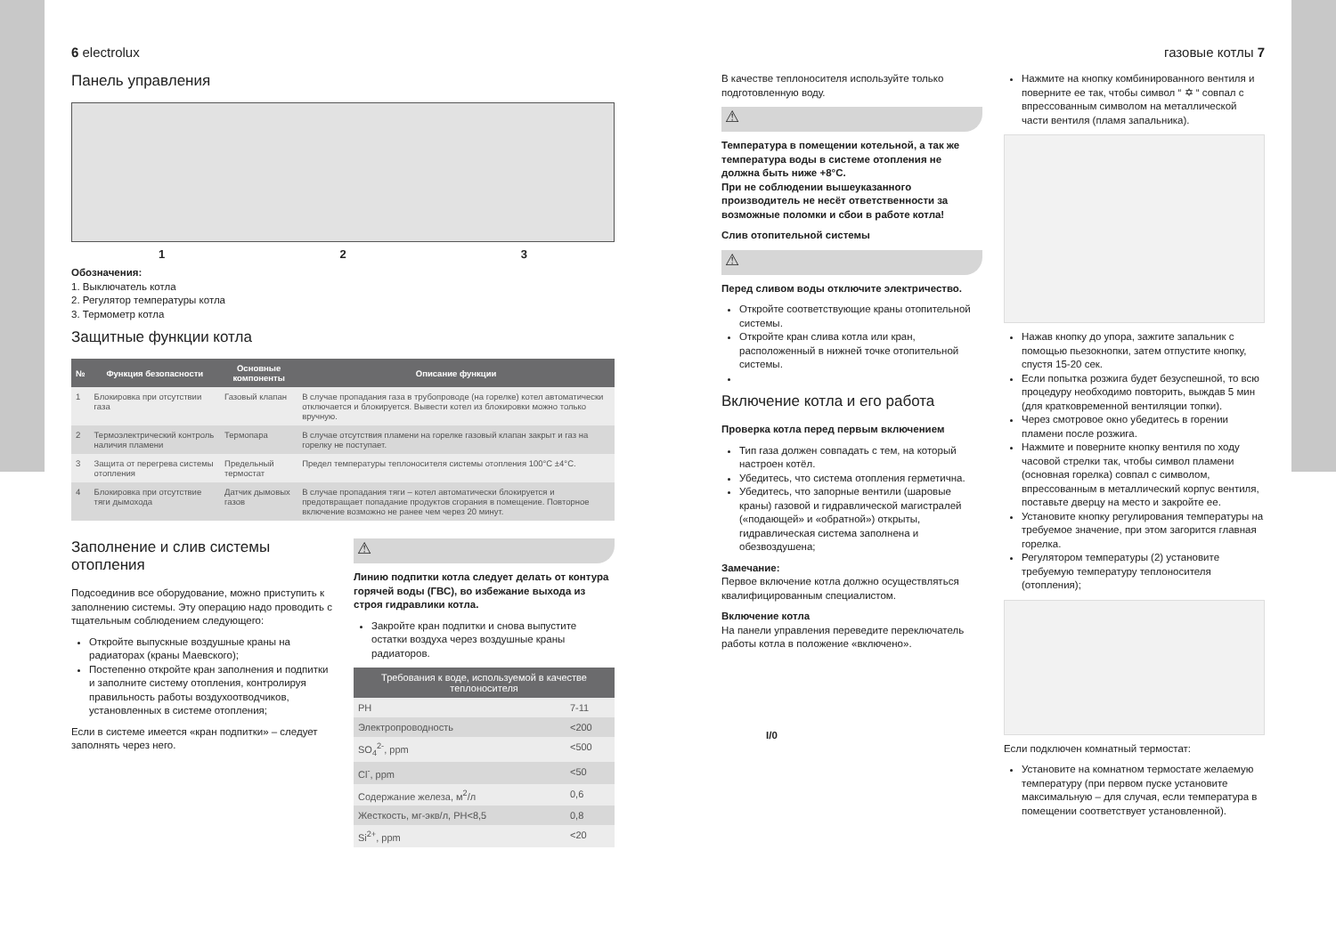6 electrolux
Панель управления
1 2 3
Обозначения:
1. Выключатель котла
2. Регулятор температуры котла
3. Термометр котла
Защитные функции котла
| № | Функция безопасности | Основные компоненты | Описание функции |
| --- | --- | --- | --- |
| 1 | Блокировка при отсутствии газа | Газовый клапан | В случае пропадания газа в трубопроводе (на горелке) котел автоматически отключается и блокируется. Вывести котел из блокировки можно только вручную. |
| 2 | Термоэлектрический контроль наличия пламени | Термопара | В случае отсутствия пламени на горелке газовый клапан закрыт и газ на горелку не поступает. |
| 3 | Защита от перегрева системы отопления | Предельный термостат | Предел температуры теплоносителя системы отопления 100°C ±4°C. |
| 4 | Блокировка при отсутствие тяги дымохода | Датчик дымовых газов | В случае пропадания тяги – котел автоматически блокируется и предотвращает попадание продуктов сгорания в помещение. Повторное включение возможно не ранее чем через 20 минут. |
Заполнение и слив системы отопления
Подсоединив все оборудование, можно приступить к заполнению системы. Эту операцию надо проводить с тщательным соблюдением следующего:
Откройте выпускные воздушные краны на радиаторах (краны Маевского);
Постепенно откройте кран заполнения и подпитки и заполните систему отопления, контролируя правильность работы воздухоотводчиков, установленных в системе отопления;
Если в системе имеется «кран подпитки» – следует заполнять через него.
⚠
Линию подпитки котла следует делать от контура горячей воды (ГВС), во избежание выхода из строя гидравлики котла.
Закройте кран подпитки и снова выпустите остатки воздуха через воздушные краны радиаторов.
| Требования к воде, используемой в качестве теплоносителя | |
| --- | --- |
| PH | 7-11 |
| Электропроводность | <200 |
| SO<sub>4</sub><sup>2-</sup>, ppm | <500 |
| Cl<sup>-</sup>, ppm | <50 |
| Содержание железа, м<sup>2</sup>/л | 0,6 |
| Жесткость, мг-экв/л, PH<8,5 | 0,8 |
| Si<sup>2+</sup>, ppm | <20 |
газовые котлы 7
В качестве теплоносителя используйте только подготовленную воду.
⚠
Температура в помещении котельной, а так же температура воды в системе отопления не должна быть ниже +8°С.
При не соблюдении вышеуказанного производитель не несёт ответственности за возможные поломки и сбои в работе котла!
Слив отопительной системы
⚠
Перед сливом воды отключите электричество.
Откройте соответствующие краны отопительной системы.
Откройте кран слива котла или кран, расположенный в нижней точке отопительной системы.
Включение котла и его работа
Проверка котла перед первым включением
Тип газа должен совпадать с тем, на который настроен котёл.
Убедитесь, что система отопления герметична.
Убедитесь, что запорные вентили (шаровые краны) газовой и гидравлической магистралей («подающей» и «обратной») открыты, гидравлическая система заполнена и обезвоздушена;
Замечание:
Первое включение котла должно осуществляться квалифицированным специалистом.
Включение котла
На панели управления переведите переключатель работы котла в положение «включено».
I/0
Нажмите на кнопку комбинированного вентиля и поверните ее так, чтобы символ “ ✡ “ совпал с впрессованным символом на металлической части вентиля (пламя запальника).
Нажав кнопку до упора, зажгите запальник с помощью пьезокнопки, затем отпустите кнопку, спустя 15-20 сек.
Если попытка розжига будет безуспешной, то всю процедуру необходимо повторить, выждав 5 мин (для кратковременной вентиляции топки).
Через смотровое окно убедитесь в горении пламени после розжига.
Нажмите и поверните кнопку вентиля по ходу часовой стрелки так, чтобы символ пламени (основная горелка) совпал с символом, впрессованным в металлический корпус вентиля, поставьте дверцу на место и закройте ее.
Установите кнопку регулирования температуры на требуемое значение, при этом загорится главная горелка.
Регулятором температуры (2) установите требуемую температуру теплоносителя (отопления);
Если подключен комнатный термостат:
Установите на комнатном термостате желаемую температуру (при первом пуске установите максимальную – для случая, если температура в помещении соответствует установленной).